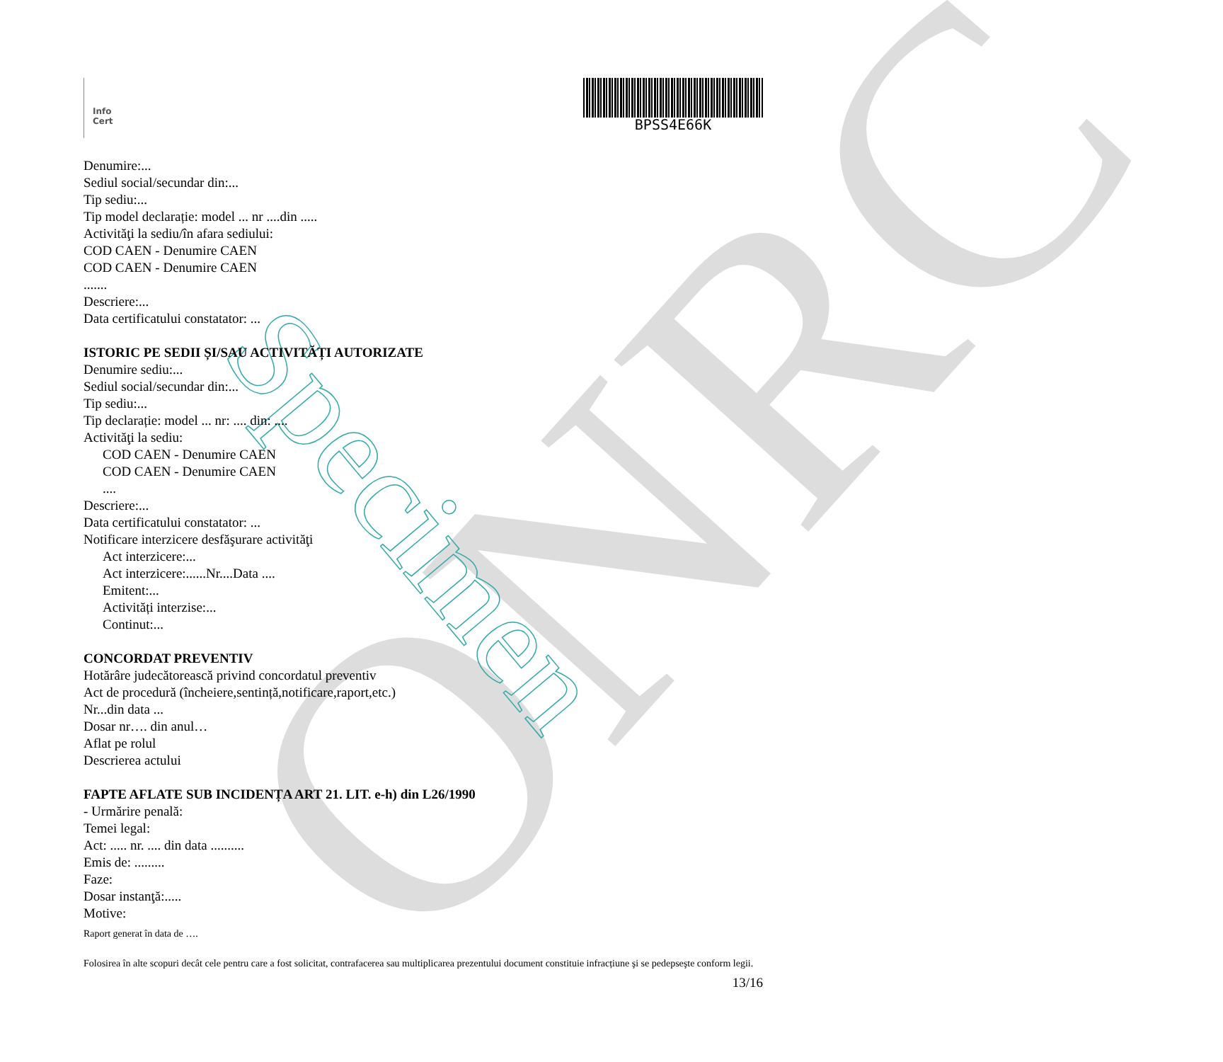ONRC Specimen
Info
Cert
BPSS4E66K
Denumire:...
Sediul social/secundar din:...
Tip sediu:...
Tip model declarație: model ... nr ....din .....
Activităţi la sediu/în afara sediului:
COD CAEN - Denumire CAEN
COD CAEN - Denumire CAEN
.......
Descriere:...
Data certificatului constatator: ...
ISTORIC PE SEDII ȘI/SAU ACTIVITĂȚI AUTORIZATE
Denumire sediu:...
Sediul social/secundar din:...
Tip sediu:...
Tip declarație: model ... nr: .... din: ....
Activităţi la sediu:
COD CAEN - Denumire CAEN
COD CAEN - Denumire CAEN
....
Descriere:...
Data certificatului constatator: ...
Notificare interzicere desfăşurare activităţi
Act interzicere:...
Act interzicere:......Nr....Data ....
Emitent:...
Activități interzise:...
Continut:...
CONCORDAT PREVENTIV
Hotărâre judecătorească privind concordatul preventiv
Act de procedură (încheiere,sentință,notificare,raport,etc.)
Nr...din data ...
Dosar nr…. din anul…
Aflat pe rolul
Descrierea actului
FAPTE AFLATE SUB INCIDENȚA ART 21. LIT. e-h) din L26/1990
- Urmărire penală:
Temei legal:
Act: ..... nr. .... din data ..........
Emis de: .........
Faze:
Dosar instanţă:.....
Motive:
Raport generat în data de ….
Folosirea în alte scopuri decât cele pentru care a fost solicitat, contrafacerea sau multiplicarea prezentului document constituie infracțiune şi se pedepseşte conform legii.
13/16